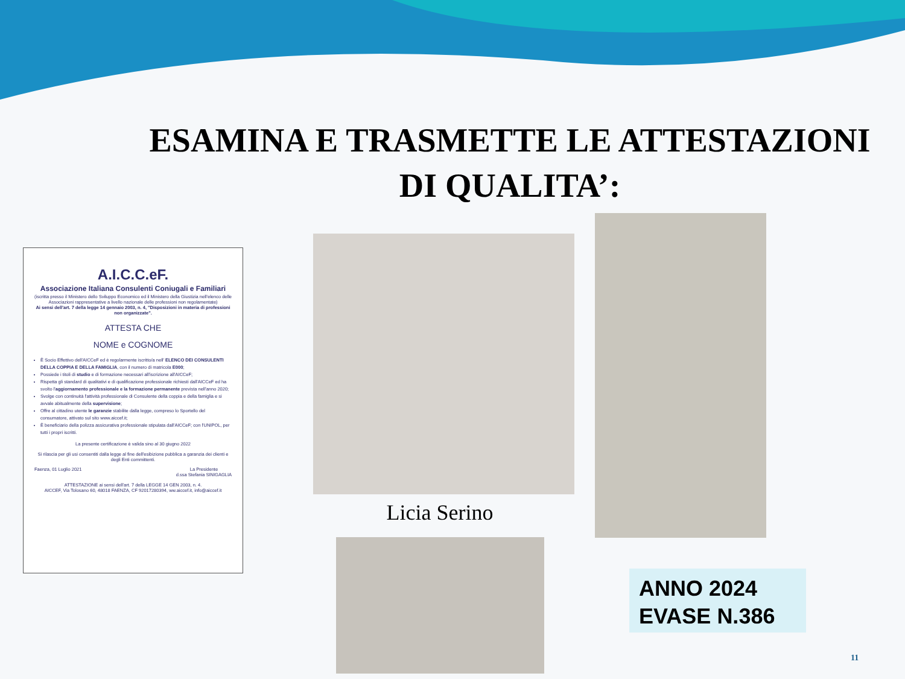ESAMINA E TRASMETTE LE ATTESTAZIONI DI QUALITA’:
A.I.C.C.eF.
Associazione Italiana Consulenti Coniugali e Familiari
(iscritta presso il Ministero dello Sviluppo Economico ed il Ministero della Giustizia nell'elenco delle Associazioni rappresentative a livello nazionale delle professioni non regolamentate)
Ai sensi dell'art. 7 della legge 14 gennaio 2003, n. 4, "Disposizioni in materia di professioni non organizzate".
ATTESTA CHE
NOME e COGNOME
È Socio Effettivo dell'AICCeF ed è regolarmente iscritto/a nell' ELENCO DEI CONSULENTI DELLA COPPIA E DELLA FAMIGLIA, con il numero di matricola E000;
Possiede i titoli di studio e di formazione necessari all'iscrizione all'AICCeF;
Rispetta gli standard di qualitativi e di qualificazione professionale richiesti dall'AICCeF ed ha svolto l'aggiornamento professionale e la formazione permanente prevista nell'anno 2020;
Svolge con continuità l'attività professionale di Consulente della coppia e della famiglia e si avvale abitualmente della supervisione;
Offre al cittadino utente le garanzie stabilite dalla legge, compreso lo Sportello del consumatore, attivato sul sito www.aiccef.it;
È beneficiario della polizza assicurativa professionale stipulata dall'AICCeF; con l'UNIPOL, per tutti i propri iscritti.
La presente certificazione è valida sino al 30 giugno 2022
Si rilascia per gli usi consentiti dalla legge al fine dell'esibizione pubblica a garanzia dei clienti e degli Enti committenti.
Faenza, 01 Luglio 2021 La Presidente
d.ssa Stefania SINIGAGLIA
ATTESTAZIONE ai sensi dell'art. 7 della LEGGE 14 GEN 2003, n. 4.
AICCEF, Via Tolosano 60, 48018 FAENZA, CF 92017280394, ww.aiccef.it, info@aiccef.it
Licia Serino
ANNO 2024
EVASE N.386
11